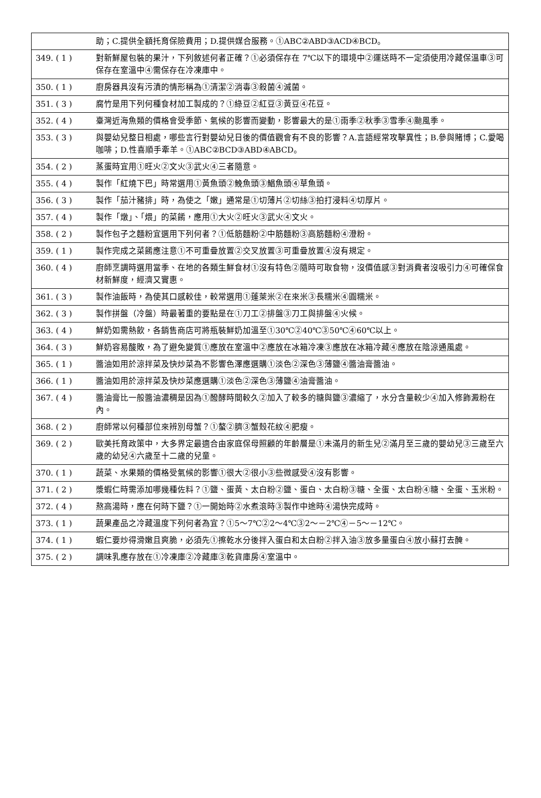| | 助；C.提供全額托育保險費用；D.提供媒合服務。①ABC②ABD③ACD④BCD。 |
| 349. ( 1 ) | 對新鮮屋包裝的果汁，下列敘述何者正確？①必須保存在 7℃以下的環境中②運送時不一定須使用冷藏保溫車③可保存在室溫中④需保存在冷凍庫中。 |
| 350. ( 1 ) | 廚房器具沒有污漬的情形稱為①清潔②消毒③殺菌④滅菌。 |
| 351. ( 3 ) | 腐竹是用下列何種食材加工製成的？①綠豆②紅豆③黃豆④花豆。 |
| 352. ( 4 ) | 臺灣近海魚類的價格會受季節、氣候的影響而變動，影響最大的是①雨季②秋季③雪季④颱風季。 |
| 353. ( 3 ) | 與嬰幼兒整日相處，哪些言行對嬰幼兒日後的價值觀會有不良的影響？A.言語經常攻擊異性；B.參與賭博；C.愛喝咖啡；D.性喜順手牽羊。①ABC②BCD③ABD④ABCD。 |
| 354. ( 2 ) | 蒸蛋時宜用①旺火②文火③武火④三者隨意。 |
| 355. ( 4 ) | 製作「紅燒下巴」時常選用①黃魚頭②鮸魚頭③鯧魚頭④草魚頭。 |
| 356. ( 3 ) | 製作「茄汁豬排」時，為使之「嫩」通常是①切薄片②切絲③拍打浸料④切厚片。 |
| 357. ( 4 ) | 製作「燉」、「煨」的菜餚，應用①大火②旺火③武火④文火。 |
| 358. ( 2 ) | 製作包子之麵粉宜選用下列何者？①低筋麵粉②中筋麵粉③高筋麵粉④澄粉。 |
| 359. ( 1 ) | 製作完成之菜餚應注意①不可重疊放置②交叉放置③可重疊放置④沒有規定。 |
| 360. ( 4 ) | 廚師烹調時選用當季、在地的各類生鮮食材①沒有特色②隨時可取食物，沒價值感③對消費者沒吸引力④可確保食材新鮮度，經濟又實惠。 |
| 361. ( 3 ) | 製作油飯時，為使其口感較佳，較常選用①蓬萊米②在來米③長糯米④圓糯米。 |
| 362. ( 3 ) | 製作拼盤（冷盤）時最著重的要點是在①刀工②排盤③刀工與排盤④火候。 |
| 363. ( 4 ) | 鮮奶如需熱飲，各銷售商店可將瓶裝鮮奶加溫至①30℃②40℃③50℃④60℃以上。 |
| 364. ( 3 ) | 鮮奶容易酸敗，為了避免變質①應放在室溫中②應放在冰箱冷凍③應放在冰箱冷藏④應放在陰涼通風處。 |
| 365. ( 1 ) | 醬油如用於涼拌菜及快炒菜為不影響色澤應選購①淡色②深色③薄鹽④醬油膏醬油。 |
| 366. ( 1 ) | 醬油如用於涼拌菜及快炒菜應選購①淡色②深色③薄鹽④油膏醬油。 |
| 367. ( 4 ) | 醬油膏比一般醬油濃稠是因為①醱酵時間較久②加入了較多的糖與鹽③濃縮了，水分含量較少④加入修飾澱粉在內。 |
| 368. ( 2 ) | 廚師常以何種部位來辨別母蟹？①螯②臍③蟹殼花紋④肥瘦。 |
| 369. ( 2 ) | 歐美托育政策中，大多界定最適合由家庭保母照顧的年齡層是①未滿月的新生兒②滿月至三歲的嬰幼兒③三歲至六歲的幼兒④六歲至十二歲的兒童。 |
| 370. ( 1 ) | 蔬菜、水果類的價格受氣候的影響①很大②很小③些微感受④沒有影響。 |
| 371. ( 2 ) | 漿蝦仁時需添加哪幾種佐料？①鹽、蛋黃、太白粉②鹽、蛋白、太白粉③糖、全蛋、太白粉④糖、全蛋、玉米粉。 |
| 372. ( 4 ) | 熬高湯時，應在何時下鹽？①一開始時②水煮滾時③製作中途時④湯快完成時。 |
| 373. ( 1 ) | 蔬果產品之冷藏溫度下列何者為宜？①5～7℃②2～4℃③2～－2℃④－5～－12℃。 |
| 374. ( 1 ) | 蝦仁要炒得滑嫩且爽脆，必須先①擦乾水分後拌入蛋白和太白粉②拌入油③放多量蛋白④放小蘇打去醃。 |
| 375. ( 2 ) | 調味乳應存放在①冷凍庫②冷藏庫③乾貨庫房④室溫中。 |